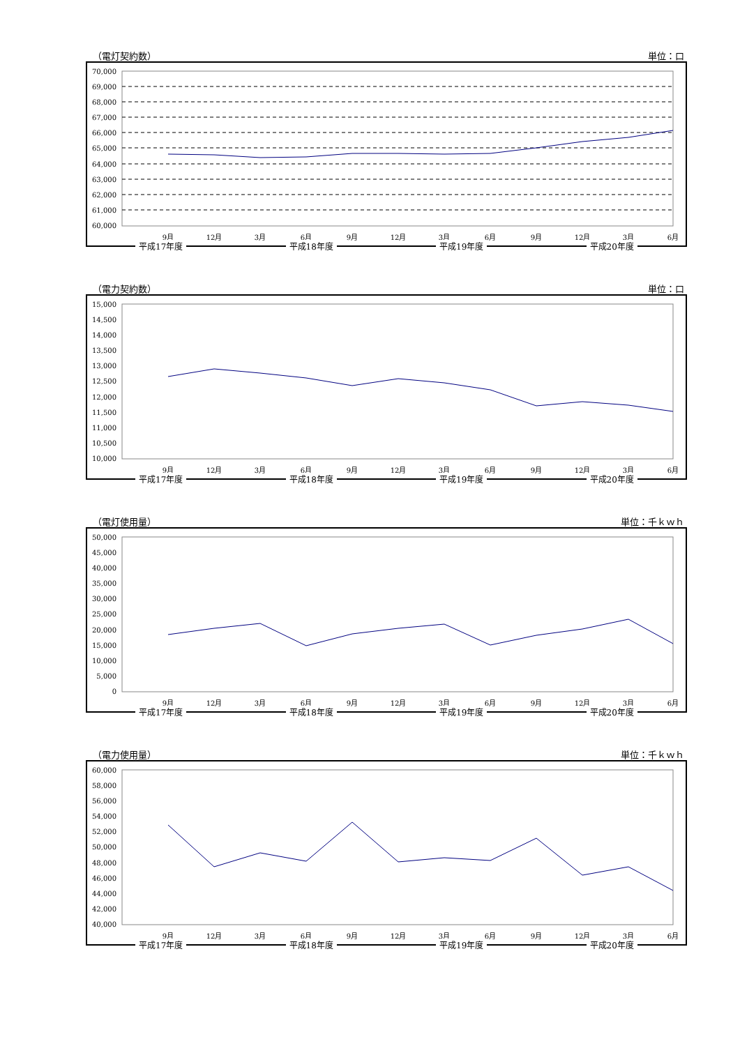（電灯契約数） 単位：口
70,000
69,000
68,000
67,000
66,000
65,000
64,000
63,000
62,000
61,000
60,000
9月
12月
3月
6月
9月
12月
3月
6月
9月
12月
3月
6月
平成17年度 平成18年度 平成19年度 平成20年度
（電力契約数） 単位：口
15,000
14,500
14,000
13,500
13,000
12,500
12,000
11,500
11,000
10,500
10,000
9月
12月
3月
6月
9月
12月
3月
6月
9月
12月
3月
6月
平成17年度 平成18年度 平成19年度 平成20年度
（電灯使用量） 単位：千ｋｗｈ
50,000
45,000
40,000
35,000
30,000
25,000
20,000
15,000
10,000
5,000
0
9月
12月
3月
6月
9月
12月
3月
6月
9月
12月
3月
6月
平成17年度 平成18年度 平成19年度 平成20年度
（電力使用量） 単位：千ｋｗｈ
60,000
58,000
56,000
54,000
52,000
50,000
48,000
46,000
44,000
42,000
40,000
9月
12月
3月
6月
9月
12月
3月
6月
9月
12月
3月
6月
平成17年度 平成18年度 平成19年度 平成20年度